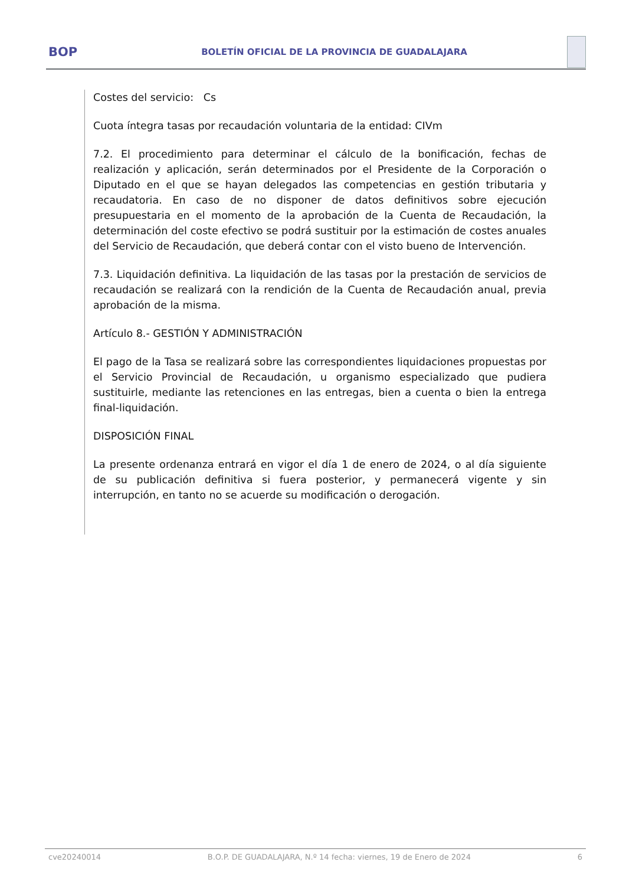BOP
BOLETÍN OFICIAL DE LA PROVINCIA DE GUADALAJARA
Costes del servicio: Cs
Cuota íntegra tasas por recaudación voluntaria de la entidad: CIVm
7.2. El procedimiento para determinar el cálculo de la bonificación, fechas de realización y aplicación, serán determinados por el Presidente de la Corporación o Diputado en el que se hayan delegados las competencias en gestión tributaria y recaudatoria. En caso de no disponer de datos definitivos sobre ejecución presupuestaria en el momento de la aprobación de la Cuenta de Recaudación, la determinación del coste efectivo se podrá sustituir por la estimación de costes anuales del Servicio de Recaudación, que deberá contar con el visto bueno de Intervención.
7.3. Liquidación definitiva. La liquidación de las tasas por la prestación de servicios de recaudación se realizará con la rendición de la Cuenta de Recaudación anual, previa aprobación de la misma.
Artículo 8.- GESTIÓN Y ADMINISTRACIÓN
El pago de la Tasa se realizará sobre las correspondientes liquidaciones propuestas por el Servicio Provincial de Recaudación, u organismo especializado que pudiera sustituirle, mediante las retenciones en las entregas, bien a cuenta o bien la entrega final-liquidación.
DISPOSICIÓN FINAL
La presente ordenanza entrará en vigor el día 1 de enero de 2024, o al día siguiente de su publicación definitiva si fuera posterior, y permanecerá vigente y sin interrupción, en tanto no se acuerde su modificación o derogación.
cve20240014 B.O.P. DE GUADALAJARA, N.º 14 fecha: viernes, 19 de Enero de 2024 6